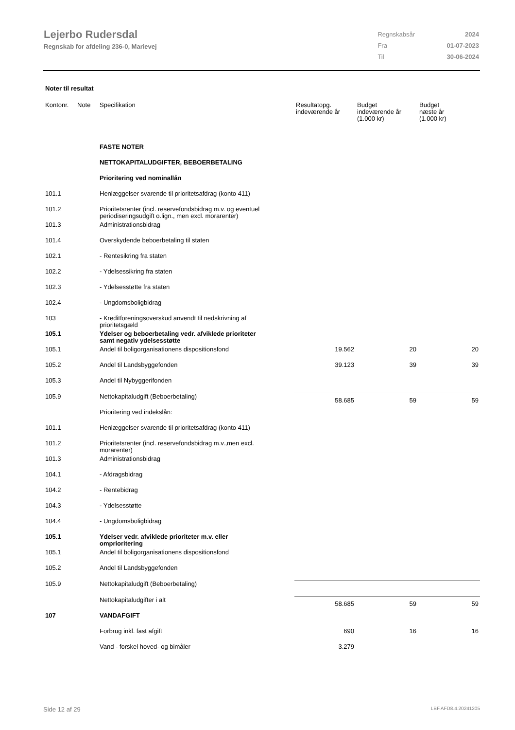Lejerbo Rudersdal
Regnskab for afdeling 236-0, Marievej
| Regnskabsår | 2024 |
| Fra | 01-07-2023 |
| Til | 30-06-2024 |
Noter til resultat
| Kontonr. | Note | Specifikation | Resultatopg. indeværende år | Budget indeværende år (1.000 kr) | Budget næste år (1.000 kr) |
| --- | --- | --- | --- | --- | --- |
| | | FASTE NOTER | | | |
| | | NETTOKAPITALUDGIFTER, BEBOERBETALING | | | |
| | | Prioritering ved nominallån | | | |
| 101.1 | | Henlæggelser svarende til prioritetsafdrag (konto 411) | | | |
| 101.2 | | Prioritetsrenter (incl. reservefondsbidrag m.v. og eventuel periodiseringsudgift o.lign., men excl. morarenter) | | | |
| 101.3 | | Administrationsbidrag | | | |
| 101.4 | | Overskydende beboerbetaling til staten | | | |
| 102.1 | | - Rentesikring fra staten | | | |
| 102.2 | | - Ydelsessikring fra staten | | | |
| 102.3 | | - Ydelsesstøtte fra staten | | | |
| 102.4 | | - Ungdomsboligbidrag | | | |
| 103 | | - Kreditforeningsoverskud anvendt til nedskrivning af prioritetsgæld | | | |
| 105.1 | | Ydelser og beboerbetaling vedr. afviklede prioriteter samt negativ ydelsesstøtte | | | |
| 105.1 | | Andel til boligorganisationens dispositionsfond | 19.562 | 20 | 20 |
| 105.2 | | Andel til Landsbyggefonden | 39.123 | 39 | 39 |
| 105.3 | | Andel til Nybyggerifonden | | | |
| 105.9 | | Nettokapitaludgift (Beboerbetaling) | 58.685 | 59 | 59 |
| | | Prioritering ved indekslån: | | | |
| 101.1 | | Henlæggelser svarende til prioritetsafdrag (konto 411) | | | |
| 101.2 | | Prioritetsrenter (incl. reservefondsbidrag m.v.,men excl. morarenter) | | | |
| 101.3 | | Administrationsbidrag | | | |
| 104.1 | | - Afdragsbidrag | | | |
| 104.2 | | - Rentebidrag | | | |
| 104.3 | | - Ydelsesstøtte | | | |
| 104.4 | | - Ungdomsboligbidrag | | | |
| 105.1 | | Ydelser vedr. afviklede prioriteter m.v. eller omprioritering | | | |
| 105.1 | | Andel til boligorganisationens dispositionsfond | | | |
| 105.2 | | Andel til Landsbyggefonden | | | |
| 105.9 | | Nettokapitaludgift (Beboerbetaling) | | | |
| | | Nettokapitaludgifter i alt | 58.685 | 59 | 59 |
| 107 | | VANDAFGIFT | | | |
| | | Forbrug inkl. fast afgift | 690 | 16 | 16 |
| | | Vand - forskel hoved- og bimåler | 3.279 | | |
Side 12 af 29 LBF.AFD8.4.20241205